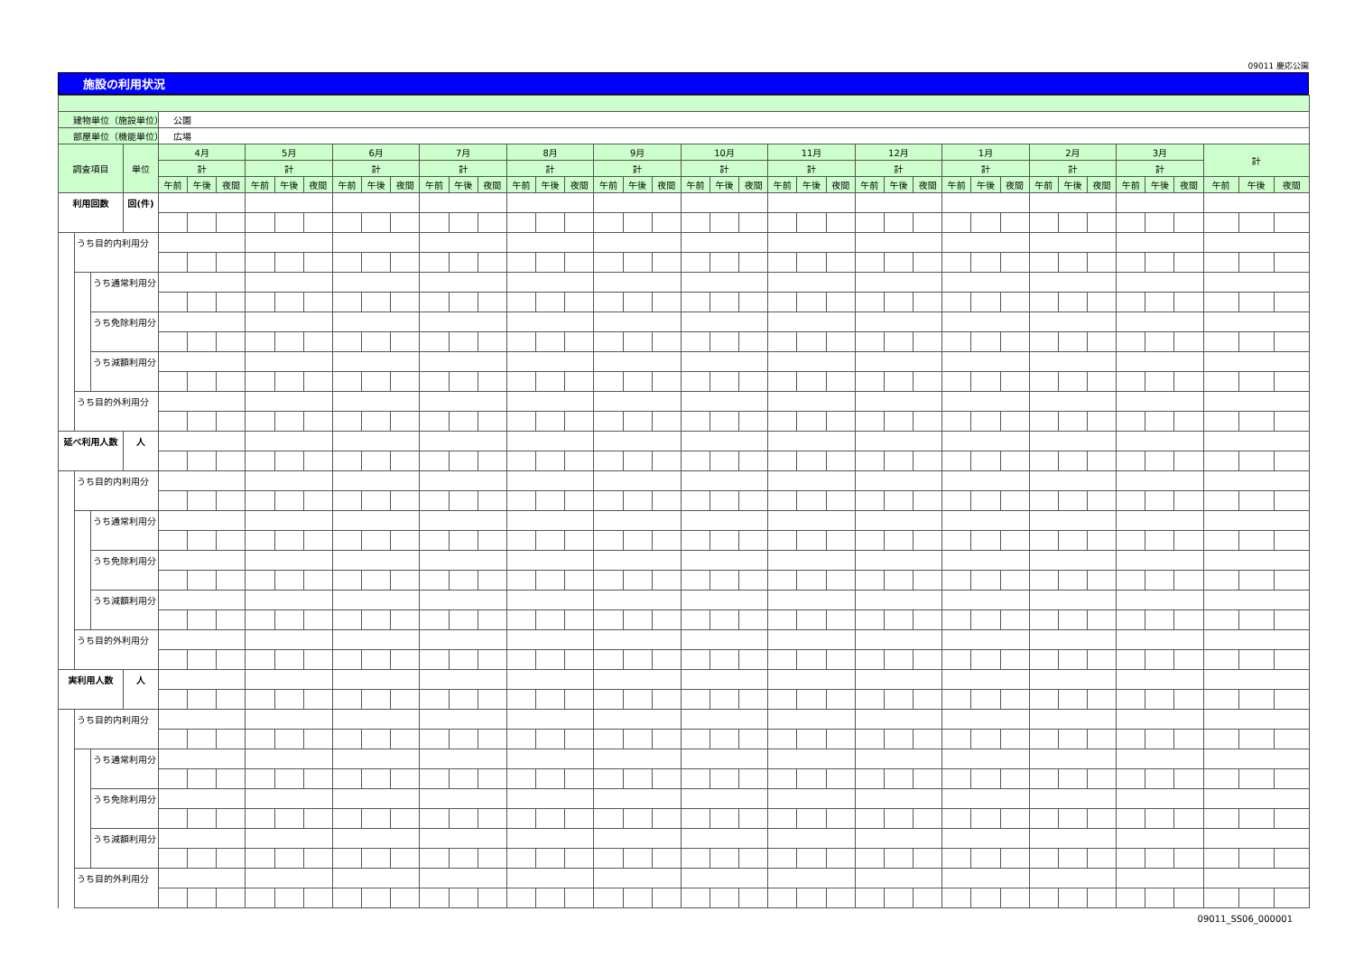09011 慶応公園
施設の利用状況
| 建物単位（施設単位） | | | | 公園 | | | | | | | | | | | | | | | | | | | | | | | | | | | | | | | | | | | | | | |
| 部屋単位（機能単位） | | | | 広場 | | | | | | | | | | | | | | | | | | | | | | | | | | | | | | | | | | | | | | |
| 調査項目 | | | 単位 | 4月 | | | 5月 | | | 6月 | | | 7月 | | | 8月 | | | 9月 | | | 10月 | | | 11月 | | | 12月 | | | 1月 | | | 2月 | | | 3月 | | | 計 | | |
| | | | | 計 | | | 計 | | | 計 | | | 計 | | | 計 | | | 計 | | | 計 | | | 計 | | | 計 | | | 計 | | | 計 | | | 計 | | | | | |
| | | | | 午前 | 午後 | 夜間 | 午前 | 午後 | 夜間 | 午前 | 午後 | 夜間 | 午前 | 午後 | 夜間 | 午前 | 午後 | 夜間 | 午前 | 午後 | 夜間 | 午前 | 午後 | 夜間 | 午前 | 午後 | 夜間 | 午前 | 午後 | 夜間 | 午前 | 午後 | 夜間 | 午前 | 午後 | 夜間 | 午前 | 午後 | 夜間 | 午前 | 午後 | 夜間 |
| 利用回数 | | | 回(件) | | | | | | | | | | | | | | | | | | | | | | | | | | | | | | | | | | | | | | | |
| | うち目的内利用分 | | | | | | | | | | | | | | | | | | | | | | | | | | | | | | | | | | | | | | | | | |
| | | うち通常利用分 | | | | | | | | | | | | | | | | | | | | | | | | | | | | | | | | | | | | | | | | |
| | | うち免除利用分 | | | | | | | | | | | | | | | | | | | | | | | | | | | | | | | | | | | | | | | | |
| | | うち減額利用分 | | | | | | | | | | | | | | | | | | | | | | | | | | | | | | | | | | | | | | | | |
| | うち目的外利用分 | | | | | | | | | | | | | | | | | | | | | | | | | | | | | | | | | | | | | | | | | |
| 延べ利用人数 | | | 人 | | | | | | | | | | | | | | | | | | | | | | | | | | | | | | | | | | | | | | | |
| | うち目的内利用分 | | | | | | | | | | | | | | | | | | | | | | | | | | | | | | | | | | | | | | | | | |
| | | うち通常利用分 | | | | | | | | | | | | | | | | | | | | | | | | | | | | | | | | | | | | | | | | |
| | | うち免除利用分 | | | | | | | | | | | | | | | | | | | | | | | | | | | | | | | | | | | | | | | | |
| | | うち減額利用分 | | | | | | | | | | | | | | | | | | | | | | | | | | | | | | | | | | | | | | | | |
| | うち目的外利用分 | | | | | | | | | | | | | | | | | | | | | | | | | | | | | | | | | | | | | | | | | |
| 実利用人数 | | | 人 | | | | | | | | | | | | | | | | | | | | | | | | | | | | | | | | | | | | | | | |
| | うち目的内利用分 | | | | | | | | | | | | | | | | | | | | | | | | | | | | | | | | | | | | | | | | | |
| | | うち通常利用分 | | | | | | | | | | | | | | | | | | | | | | | | | | | | | | | | | | | | | | | | |
| | | うち免除利用分 | | | | | | | | | | | | | | | | | | | | | | | | | | | | | | | | | | | | | | | | |
| | | うち減額利用分 | | | | | | | | | | | | | | | | | | | | | | | | | | | | | | | | | | | | | | | | |
| | うち目的外利用分 | | | | | | | | | | | | | | | | | | | | | | | | | | | | | | | | | | | | | | | | | |
09011_SS06_000001